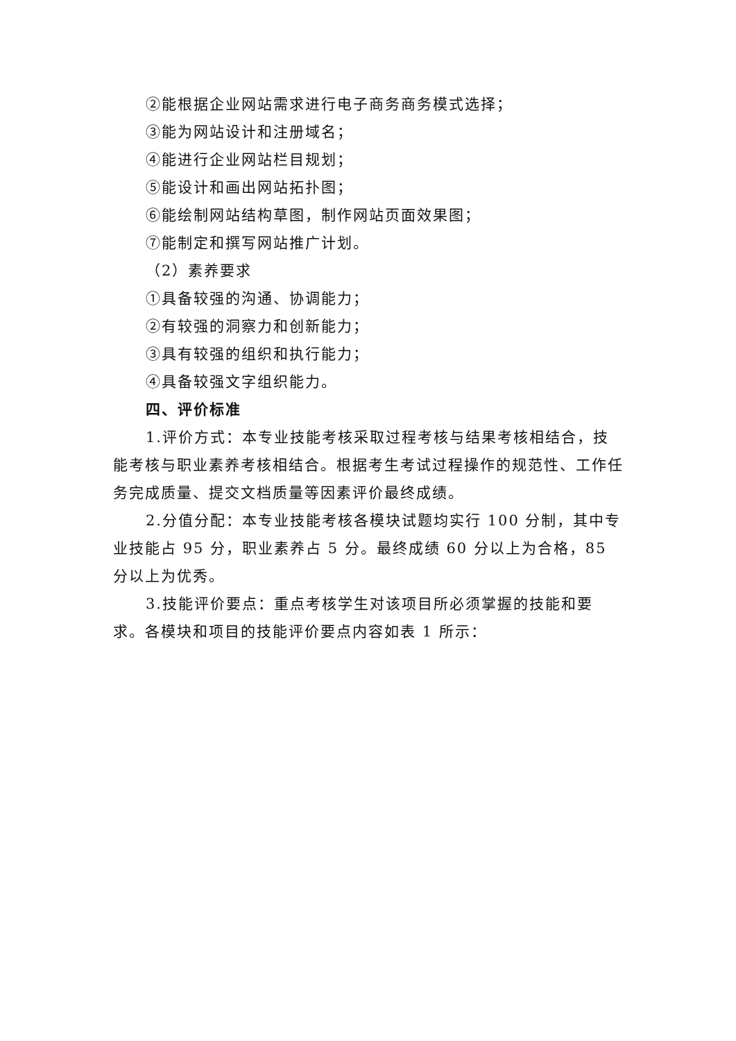②能根据企业网站需求进行电子商务商务模式选择；
③能为网站设计和注册域名；
④能进行企业网站栏目规划；
⑤能设计和画出网站拓扑图；
⑥能绘制网站结构草图，制作网站页面效果图；
⑦能制定和撰写网站推广计划。
（2）素养要求
①具备较强的沟通、协调能力；
②有较强的洞察力和创新能力；
③具有较强的组织和执行能力；
④具备较强文字组织能力。
四、评价标准
1.评价方式：本专业技能考核采取过程考核与结果考核相结合，技能考核与职业素养考核相结合。根据考生考试过程操作的规范性、工作任务完成质量、提交文档质量等因素评价最终成绩。
2.分值分配：本专业技能考核各模块试题均实行 100 分制，其中专业技能占 95 分，职业素养占 5 分。最终成绩 60 分以上为合格，85 分以上为优秀。
3.技能评价要点：重点考核学生对该项目所必须掌握的技能和要求。各模块和项目的技能评价要点内容如表 1 所示：